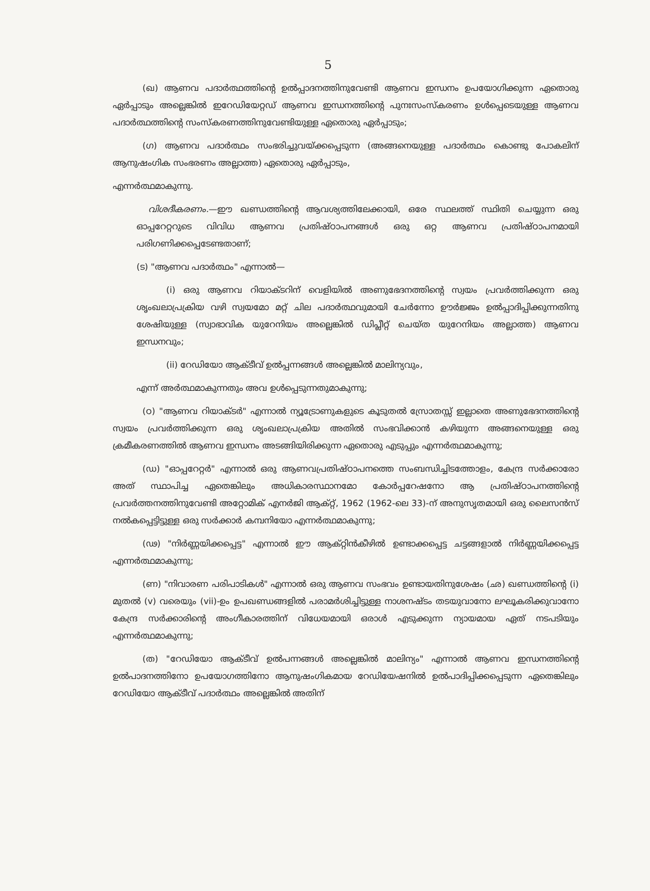5
(ഖ) ആണവ പദാർത്ഥത്തിന്റെ ഉൽപ്പാദനത്തിനുവേണ്ടി ആണവ ഇന്ധനം ഉപയോഗിക്കുന്ന ഏതൊരു ഏർപ്പാടും അല്ലെങ്കിൽ ഇറേഡിയേറ്റഡ് ആണവ ഇന്ധനത്തിന്റെ പുനഃസംസ്കരണം ഉൾപ്പെടെയുള്ള ആണവ പദാർത്ഥത്തിന്റെ സംസ്കരണത്തിനുവേണ്ടിയുള്ള ഏതൊരു ഏർപ്പാടും;
(ഗ) ആണവ പദാർത്ഥം സംഭരിച്ചുവയ്ക്കപ്പെടുന്ന (അങ്ങനെയുള്ള പദാർത്ഥം കൊണ്ടു പോകലിന് ആനുഷംഗിക സംഭരണം അല്ലാത്ത) ഏതൊരു ഏർപ്പാടും,
എന്നർത്ഥമാകുന്നു.
വിശദീകരണം.—ഈ ഖണ്ഡത്തിന്റെ ആവശ്യത്തിലേക്കായി, ഒരേ സ്ഥലത്ത് സ്ഥിതി ചെയ്യുന്ന ഒരു ഓപ്പറേറ്ററുടെ വിവിധ ആണവ പ്രതിഷ്ഠാപനങ്ങൾ ഒരു ഒറ്റ ആണവ പ്രതിഷ്ഠാപനമായി പരിഗണിക്കപ്പെടേണ്ടതാണ്;
(ട) "ആണവ പദാർത്ഥം" എന്നാൽ—
(i) ഒരു ആണവ റിയാക്ടറിന് വെളിയിൽ അണുഭേദനത്തിന്റെ സ്വയം പ്രവർത്തിക്കുന്ന ഒരു ശൃംഖലാപ്രക്രിയ വഴി സ്വയമോ മറ്റ് ചില പദാർത്ഥവുമായി ചേർന്നോ ഊർജ്ജം ഉൽപ്പാദിപ്പിക്കുന്നതിനു ശേഷിയുള്ള (സ്വാഭാവിക യുറേനിയം അല്ലെങ്കിൽ ഡിപ്ലീറ്റ് ചെയ്ത യുറേനിയം അല്ലാത്ത) ആണവ ഇന്ധനവും;
(ii) റേഡിയോ ആക്ടീവ് ഉൽപ്പന്നങ്ങൾ അല്ലെങ്കിൽ മാലിന്യവും,
എന്ന് അർത്ഥമാകുന്നതും അവ ഉൾപ്പെടുന്നതുമാകുന്നു;
(ഠ) "ആണവ റിയാക്ടർ" എന്നാൽ ന്യൂട്രോണുകളുടെ കൂടുതൽ സ്രോതസ്സ് ഇല്ലാതെ അണുഭേദനത്തിന്റെ സ്വയം പ്രവർത്തിക്കുന്ന ഒരു ശൃംഖലാപ്രക്രിയ അതിൽ സംഭവിക്കാൻ കഴിയുന്ന അങ്ങനെയുള്ള ഒരു ക്രമീകരണത്തിൽ ആണവ ഇന്ധനം അടങ്ങിയിരിക്കുന്ന ഏതൊരു എടുപ്പും എന്നർത്ഥമാകുന്നു;
(ഡ) "ഓപ്പറേറ്റർ" എന്നാൽ ഒരു ആണവപ്രതിഷ്ഠാപനത്തെ സംബന്ധിച്ചിടത്തോളം, കേന്ദ്ര സർക്കാരോ അത് സ്ഥാപിച്ച ഏതെങ്കിലും അധികാരസ്ഥാനമോ കോർപ്പറേഷനോ ആ പ്രതിഷ്ഠാപനത്തിന്റെ പ്രവർത്തനത്തിനുവേണ്ടി അറ്റോമിക് എനർജി ആക്റ്റ്, 1962 (1962-ലെ 33)-ന് അനുസൃതമായി ഒരു ലൈസൻസ് നൽകപ്പെട്ടിട്ടുള്ള ഒരു സർക്കാർ കമ്പനിയോ എന്നർത്ഥമാകുന്നു;
(ഢ) "നിർണ്ണയിക്കപ്പെട്ട" എന്നാൽ ഈ ആക്റ്റിൻകീഴിൽ ഉണ്ടാക്കപ്പെട്ട ചട്ടങ്ങളാൽ നിർണ്ണയിക്കപ്പെട്ട എന്നർത്ഥമാകുന്നു;
(ണ) "നിവാരണ പരിപാടികൾ" എന്നാൽ ഒരു ആണവ സംഭവം ഉണ്ടായതിനുശേഷം (ഛ) ഖണ്ഡത്തിന്റെ (i) മുതൽ (v) വരെയും (vii)-ഉം ഉപഖണ്ഡങ്ങളിൽ പരാമർശിച്ചിട്ടുള്ള നാശനഷ്ടം തടയുവാനോ ലഘൂകരിക്കുവാനോ കേന്ദ്ര സർക്കാരിന്റെ അംഗീകാരത്തിന് വിധേയമായി ഒരാൾ എടുക്കുന്ന ന്യായമായ ഏത് നടപടിയും എന്നർത്ഥമാകുന്നു;
(ത) "റേഡിയോ ആക്ടീവ് ഉൽപന്നങ്ങൾ അല്ലെങ്കിൽ മാലിന്യം" എന്നാൽ ആണവ ഇന്ധനത്തിന്റെ ഉൽപാദനത്തിനോ ഉപയോഗത്തിനോ ആനുഷംഗികമായ റേഡിയേഷനിൽ ഉൽപാദിപ്പിക്കപ്പെടുന്ന ഏതെങ്കിലും റേഡിയോ ആക്ടീവ് പദാർത്ഥം അല്ലെങ്കിൽ അതിന്